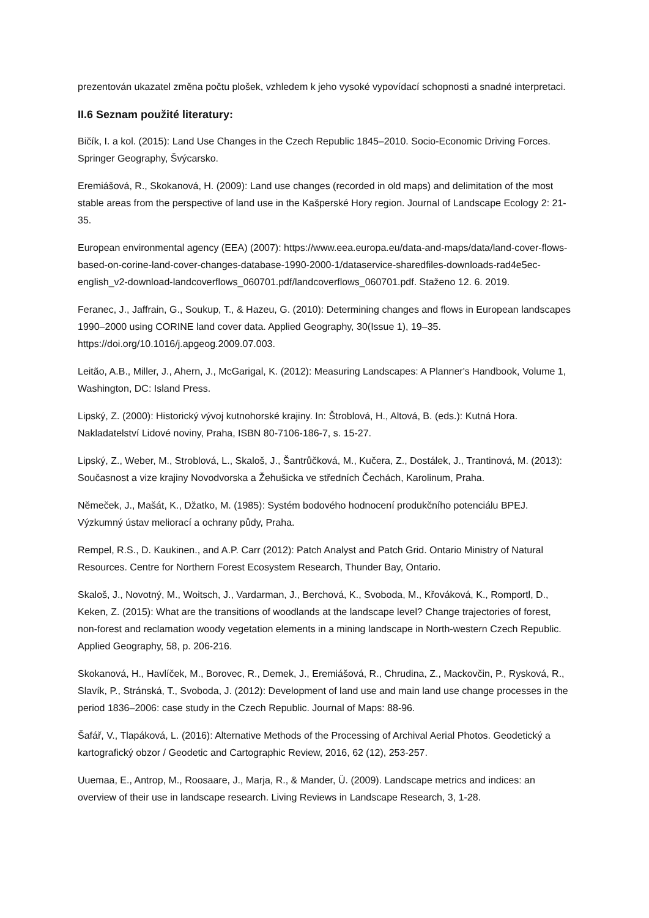prezentován ukazatel změna počtu plošek, vzhledem k jeho vysoké vypovídací schopnosti a snadné interpretaci.
II.6 Seznam použité literatury:
Bičík, I. a kol. (2015): Land Use Changes in the Czech Republic 1845–2010. Socio-Economic Driving Forces. Springer Geography, Švýcarsko.
Eremiášová, R., Skokanová, H. (2009): Land use changes (recorded in old maps) and delimitation of the most stable areas from the perspective of land use in the Kašperské Hory region. Journal of Landscape Ecology 2: 21-35.
European environmental agency (EEA) (2007): https://www.eea.europa.eu/data-and-maps/data/land-cover-flows-based-on-corine-land-cover-changes-database-1990-2000-1/dataservice-sharedfiles-downloads-rad4e5ec-english_v2-download-landcoverflows_060701.pdf/landcoverflows_060701.pdf. Staženo 12. 6. 2019.
Feranec, J., Jaffrain, G., Soukup, T., & Hazeu, G. (2010): Determining changes and flows in European landscapes 1990–2000 using CORINE land cover data. Applied Geography, 30(Issue 1), 19–35. https://doi.org/10.1016/j.apgeog.2009.07.003.
Leitão, A.B., Miller, J., Ahern, J., McGarigal, K. (2012): Measuring Landscapes: A Planner's Handbook, Volume 1, Washington, DC: Island Press.
Lipský, Z. (2000): Historický vývoj kutnohorské krajiny. In: Štroblová, H., Altová, B. (eds.): Kutná Hora. Nakladatelství Lidové noviny, Praha, ISBN 80-7106-186-7, s. 15-27.
Lipský, Z., Weber, M., Stroblová, L., Skaloš, J., Šantrůčková, M., Kučera, Z., Dostálek, J., Trantinová, M. (2013): Současnost a vize krajiny Novodvorska a Žehušicka ve středních Čechách, Karolinum, Praha.
Němeček, J., Mašát, K., Džatko, M. (1985): Systém bodového hodnocení produkčního potenciálu BPEJ. Výzkumný ústav meliorací a ochrany půdy, Praha.
Rempel, R.S., D. Kaukinen., and A.P. Carr (2012): Patch Analyst and Patch Grid. Ontario Ministry of Natural Resources. Centre for Northern Forest Ecosystem Research, Thunder Bay, Ontario.
Skaloš, J., Novotný, M., Woitsch, J., Vardarman, J., Berchová, K., Svoboda, M., Křováková, K., Romportl, D., Keken, Z. (2015): What are the transitions of woodlands at the landscape level? Change trajectories of forest, non-forest and reclamation woody vegetation elements in a mining landscape in North-western Czech Republic. Applied Geography, 58, p. 206-216.
Skokanová, H., Havlíček, M., Borovec, R., Demek, J., Eremiášová, R., Chrudina, Z., Mackovčin, P., Rysková, R., Slavík, P., Stránská, T., Svoboda, J. (2012): Development of land use and main land use change processes in the period 1836–2006: case study in the Czech Republic. Journal of Maps: 88-96.
Šafář, V., Tlapáková, L. (2016): Alternative Methods of the Processing of Archival Aerial Photos. Geodetický a kartografický obzor / Geodetic and Cartographic Review, 2016, 62 (12), 253-257.
Uuemaa, E., Antrop, M., Roosaare, J., Marja, R., & Mander, Ü. (2009). Landscape metrics and indices: an overview of their use in landscape research. Living Reviews in Landscape Research, 3, 1-28.